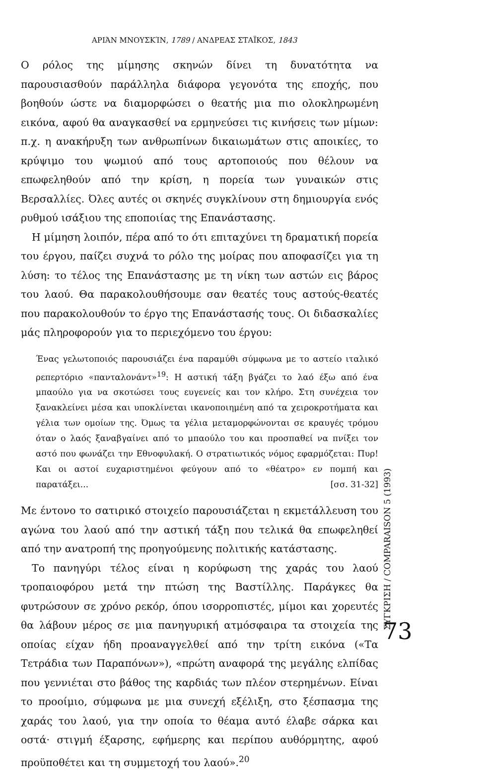ΑΡΙΆΝ ΜΝΟΥΣΚΊΝ, 1789 / ΑΝΔΡΕΑΣ ΣΤΑΪΚΟΣ, 1843
Ο ρόλος της μίμησης σκηνών δίνει τη δυνατότητα να παρουσιασθούν παράλληλα διάφορα γεγονότα της εποχής, που βοηθούν ώστε να διαμορφώσει ο θεατής μια πιο ολοκληρωμένη εικόνα, αφού θα αναγκασθεί να ερμηνεύσει τις κινήσεις των μίμων: π.χ. η ανακήρυξη των ανθρωπίνων δικαιωμάτων στις αποικίες, το κρύψιμο του ψωμιού από τους αρτοποιούς που θέλουν να επωφεληθούν από την κρίση, η πορεία των γυναικών στις Βερσαλλίες. Όλες αυτές οι σκηνές συγκλίνουν στη δημιουργία ενός ρυθμού ισάξιου της εποποιίας της Επανάστασης.
Η μίμηση λοιπόν, πέρα από το ότι επιταχύνει τη δραματική πορεία του έργου, παίζει συχνά το ρόλο της μοίρας που αποφασίζει για τη λύση: το τέλος της Επανάστασης με τη νίκη των αστών εις βάρος του λαού. Θα παρακολουθήσουμε σαν θεατές τους αστούς-θεατές που παρακολουθούν το έργο της Επανάστασής τους. Οι διδασκαλίες μάς πληροφορούν για το περιεχόμενο του έργου:
Ένας γελωτοποιός παρουσιάζει ένα παραμύθι σύμφωνα με το αστείο ιταλικό ρεπερτόριο «πανταλονάντ»<sup>19</sup>: Η αστική τάξη βγάζει το λαό έξω από ένα μπαούλο για να σκοτώσει τους ευγενείς και τον κλήρο. Στη συνέχεια τον ξανακλείνει μέσα και υποκλίνεται ικανοποιημένη από τα χειροκροτήματα και γέλια των ομοίων της. Όμως τα γέλια μεταμορφώνονται σε κραυγές τρόμου όταν ο λαός ξαναβγαίνει από το μπαούλο του και προσπαθεί να πνίξει τον αστό που φωνάζει την Εθνοφυλακή. Ο στρατιωτικός νόμος εφαρμόζεται: Πυρ! Και οι αστοί ευχαριστημένοι φεύγουν από το «θέατρο» εν πομπή και παρατάξει... [σσ. 31-32]
Με έντονο το σατιρικό στοιχείο παρουσιάζεται η εκμετάλλευση του αγώνα του λαού από την αστική τάξη που τελικά θα επωφεληθεί από την ανατροπή της προηγούμενης πολιτικής κατάστασης.
Το πανηγύρι τέλος είναι η κορύφωση της χαράς του λαού τροπαιοφόρου μετά την πτώση της Βαστίλλης. Παράγκες θα φυτρώσουν σε χρόνο ρεκόρ, όπου ισορροπιστές, μίμοι και χορευτές θα λάβουν μέρος σε μια πανηγυρική ατμόσφαιρα τα στοιχεία της οποίας είχαν ήδη προαναγγελθεί από την τρίτη εικόνα («Τα Τετράδια των Παραπόνων»), «πρώτη αναφορά της μεγάλης ελπίδας που γεννιέται στο βάθος της καρδιάς των πλέον στερημένων. Είναι το προοίμιο, σύμφωνα με μια συνεχή εξέλιξη, στο ξέσπασμα της χαράς του λαού, για την οποία το θέαμα αυτό έλαβε σάρκα και οστά· στιγμή έξαρσης, εφήμερης και περίπου αυθόρμητης, αφού προϋποθέτει και τη συμμετοχή του λαού».<sup>20</sup>
ΣΥΓΚΡΙΣΗ / COMPARAISON 5 (1993)
73